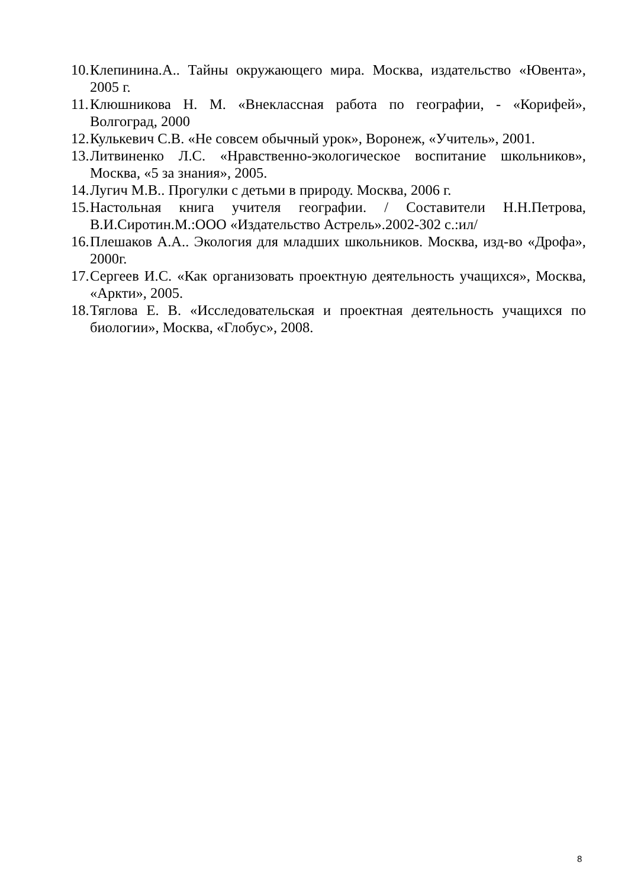10. Клепинина.А.. Тайны окружающего мира. Москва, издательство «Ювента», 2005 г.
11. Клюшникова Н. М. «Внеклассная работа по географии, - «Корифей», Волгоград, 2000
12. Кулькевич С.В. «Не совсем обычный урок», Воронеж, «Учитель», 2001.
13. Литвиненко Л.С. «Нравственно-экологическое воспитание школьников», Москва, «5 за знания», 2005.
14. Лугич М.В.. Прогулки с детьми в природу. Москва, 2006 г.
15. Настольная книга учителя географии. / Составители Н.Н.Петрова, В.И.Сиротин.М.:ООО «Издательство Астрель».2002-302 с.:ил/
16. Плешаков А.А.. Экология для младших школьников. Москва, изд-во «Дрофа», 2000г.
17. Сергеев И.С. «Как организовать проектную деятельность учащихся», Москва, «Аркти», 2005.
18. Тяглова Е. В. «Исследовательская и проектная деятельность учащихся по биологии», Москва, «Глобус», 2008.
8